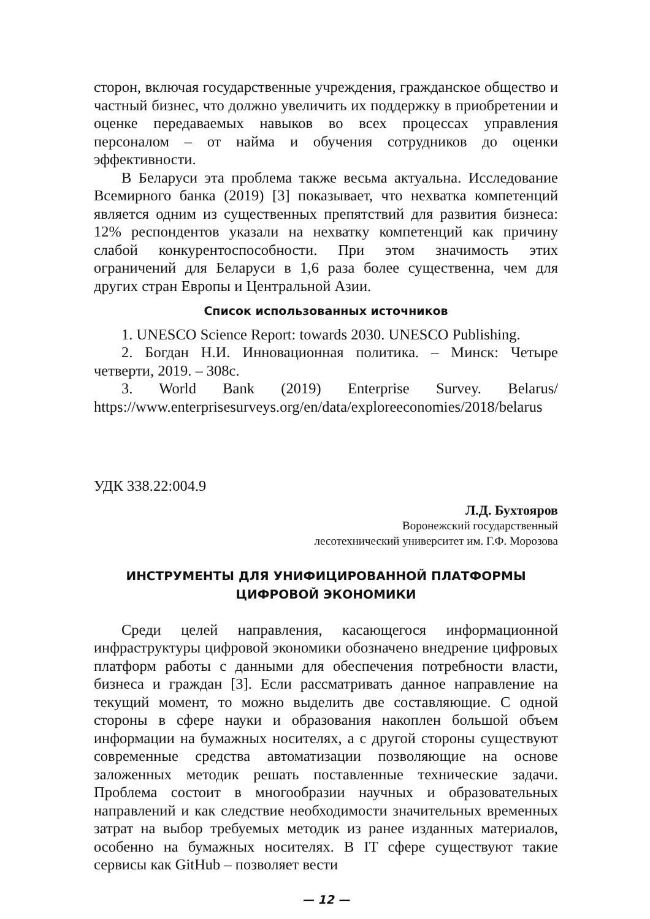сторон, включая государственные учреждения, гражданское общество и частный бизнес, что должно увеличить их поддержку в приобретении и оценке передаваемых навыков во всех процессах управления персоналом – от найма и обучения сотрудников до оценки эффективности.
В Беларуси эта проблема также весьма актуальна. Исследование Всемирного банка (2019) [3] показывает, что нехватка компетенций является одним из существенных препятствий для развития бизнеса: 12% респондентов указали на нехватку компетенций как причину слабой конкурентоспособности. При этом значимость этих ограничений для Беларуси в 1,6 раза более существенна, чем для других стран Европы и Центральной Азии.
Список использованных источников
1. UNESCO Science Report: towards 2030. UNESCO Publishing.
2. Богдан Н.И. Инновационная политика. – Минск: Четыре четверти, 2019. – 308с.
3. World Bank (2019) Enterprise Survey. Belarus/ https://www.enterprisesurveys.org/en/data/exploreeconomies/2018/belarus
УДК 338.22:004.9
Л.Д. Бухтояров
Воронежский государственный
лесотехнический университет им. Г.Ф. Морозова
ИНСТРУМЕНТЫ ДЛЯ УНИФИЦИРОВАННОЙ ПЛАТФОРМЫ
ЦИФРОВОЙ ЭКОНОМИКИ
Среди целей направления, касающегося информационной инфраструктуры цифровой экономики обозначено внедрение цифровых платформ работы с данными для обеспечения потребности власти, бизнеса и граждан [3]. Если рассматривать данное направление на текущий момент, то можно выделить две составляющие. С одной стороны в сфере науки и образования накоплен большой объем информации на бумажных носителях, а с другой стороны существуют современные средства автоматизации позволяющие на основе заложенных методик решать поставленные технические задачи. Проблема состоит в многообразии научных и образовательных направлений и как следствие необходимости значительных временных затрат на выбор требуемых методик из ранее изданных материалов, особенно на бумажных носителях. В IT сфере существуют такие сервисы как GitHub – позволяет вести
— 12 —